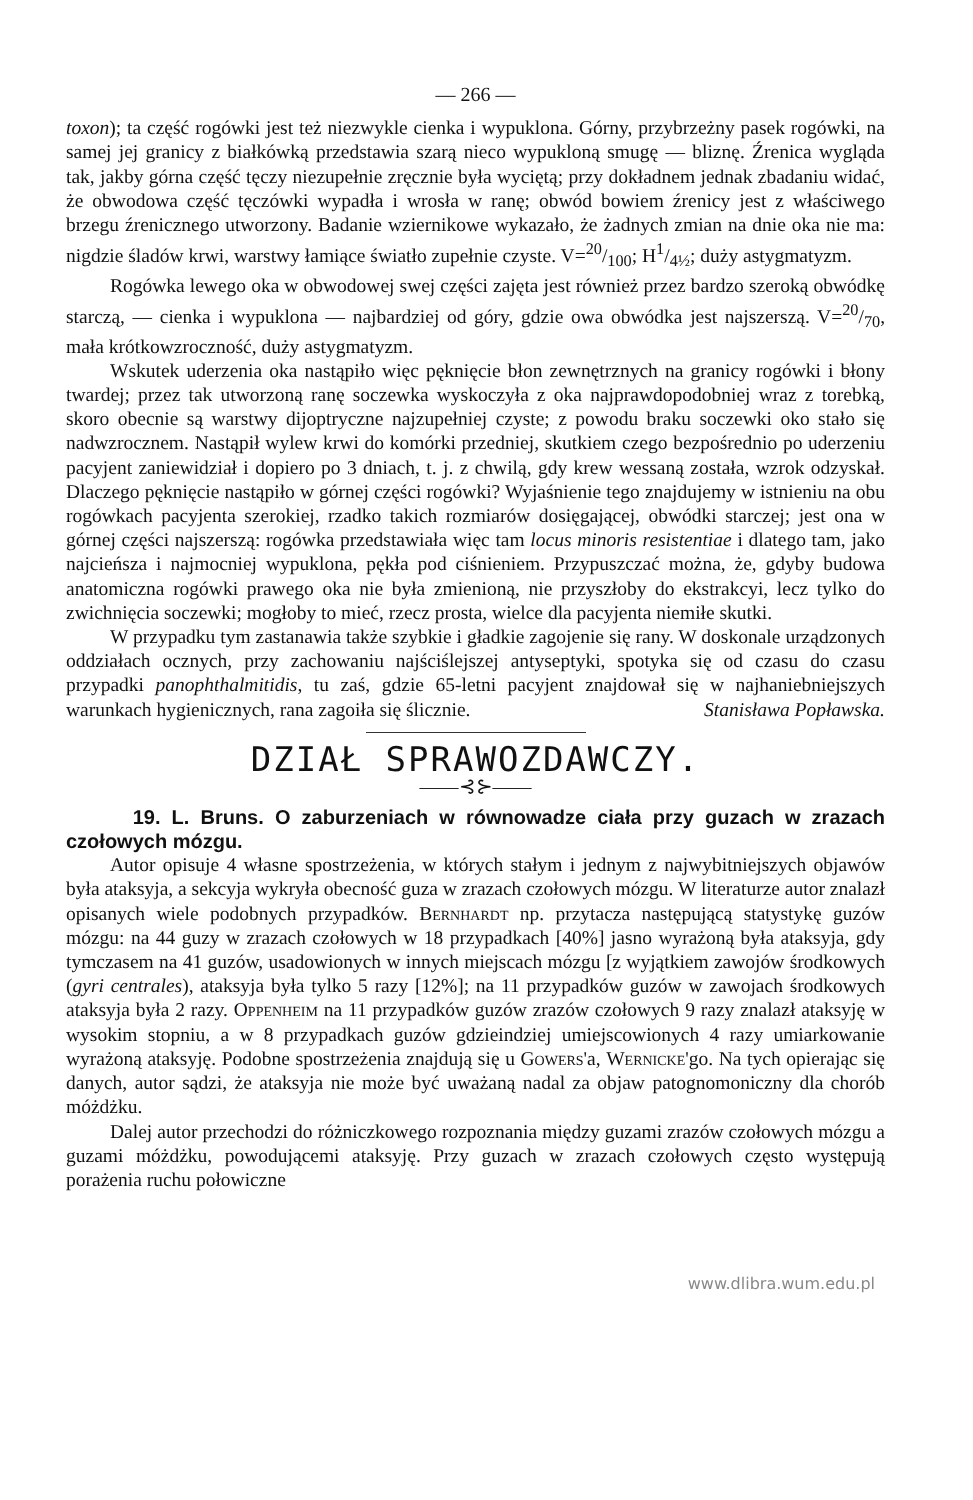— 266 —
toxon); ta część rogówki jest też niezwykle cienka i wypuklona. Górny, przybrzeżny pasek rogówki, na samej jej granicy z białkówką przedstawia szarą nieco wypukloną smugę — bliznę. Źrenica wygląda tak, jakby górna część tęczy niezupełnie zręcznie była wyciętą; przy dokładnem jednak zbadaniu widać, że obwodowa część tęczówki wypadła i wrosła w ranę; obwód bowiem źrenicy jest z właściwego brzegu źrenicznego utworzony. Badanie wziernikowe wykazało, że żadnych zmian na dnie oka nie ma: nigdzie śladów krwi, warstwy łamiące światło zupełnie czyste. V=20/100; H1/4½; duży astygmatyzm.
Rogówka lewego oka w obwodowej swej części zajęta jest również przez bardzo szeroką obwódkę starczą, — cienka i wypuklona — najbardziej od góry, gdzie owa obwódka jest najszerszą. V=20/70, mała krótkowzroczność, duży astygmatyzm.
Wskutek uderzenia oka nastąpiło więc pęknięcie błon zewnętrznych na granicy rogówki i błony twardej; przez tak utworzoną ranę soczewka wyskoczyła z oka najprawdopodobniej wraz z torebką, skoro obecnie są warstwy dijoptryczne najzupełniej czyste; z powodu braku soczewki oko stało się nadwzrocznem. Nastąpił wylew krwi do komórki przedniej, skutkiem czego bezpośrednio po uderzeniu pacyjent zaniewidział i dopiero po 3 dniach, t. j. z chwilą, gdy krew wessaną została, wzrok odzyskał. Dlaczego pęknięcie nastąpiło w górnej części rogówki? Wyjaśnienie tego znajdujemy w istnieniu na obu rogówkach pacyjenta szerokiej, rzadko takich rozmiarów dosięgającej, obwódki starczej; jest ona w górnej części najszerszą: rogówka przedstawiała więc tam locus minoris resistentiae i dlatego tam, jako najcieńsza i najmocniej wypuklona, pękła pod ciśnieniem. Przypuszczać można, że, gdyby budowa anatomiczna rogówki prawego oka nie była zmienioną, nie przyszłoby do ekstrakcyi, lecz tylko do zwichnięcia soczewki; mogłoby to mieć, rzecz prosta, wielce dla pacyjenta niemiłe skutki.
W przypadku tym zastanawia także szybkie i gładkie zagojenie się rany. W doskonale urządzonych oddziałach ocznych, przy zachowaniu najściślejszej antyseptyki, spotyka się od czasu do czasu przypadki panophthalmitidis, tu zaś, gdzie 65-letni pacyjent znajdował się w najhaniebniejszych warunkach hygienicznych, rana zagoiła się ślicznie. Stanisława Popławska.
DZIAŁ SPRAWOZDAWCZY.
——⊰⊱——
19. L. Bruns. O zaburzeniach w równowadze ciała przy guzach w zrazach czołowych mózgu.
Autor opisuje 4 własne spostrzeżenia, w których stałym i jednym z najwybitniejszych objawów była ataksyja, a sekcyja wykryła obecność guza w zrazach czołowych mózgu. W literaturze autor znalazł opisanych wiele podobnych przypadków. Bernhardt np. przytacza następującą statystykę guzów mózgu: na 44 guzy w zrazach czołowych w 18 przypadkach [40%] jasno wyrażoną była ataksyja, gdy tymczasem na 41 guzów, usadowionych w innych miejscach mózgu [z wyjątkiem zawojów środkowych (gyri centrales), ataksyja była tylko 5 razy [12%]; na 11 przypadków guzów w zawojach środkowych ataksyja była 2 razy. Oppenheim na 11 przypadków guzów zrazów czołowych 9 razy znalazł ataksyję w wysokim stopniu, a w 8 przypadkach guzów gdzieindziej umiejscowionych 4 razy umiarkowanie wyrażoną ataksyję. Podobne spostrzeżenia znajdują się u Gowers'a, Wernicke'go. Na tych opierając się danych, autor sądzi, że ataksyja nie może być uważaną nadal za objaw patognomoniczny dla chorób móżdżku.
Dalej autor przechodzi do różniczkowego rozpoznania między guzami zrazów czołowych mózgu a guzami móżdżku, powodującemi ataksyję. Przy guzach w zrazach czołowych często występują porażenia ruchu połowiczne
www.dlibra.wum.edu.pl